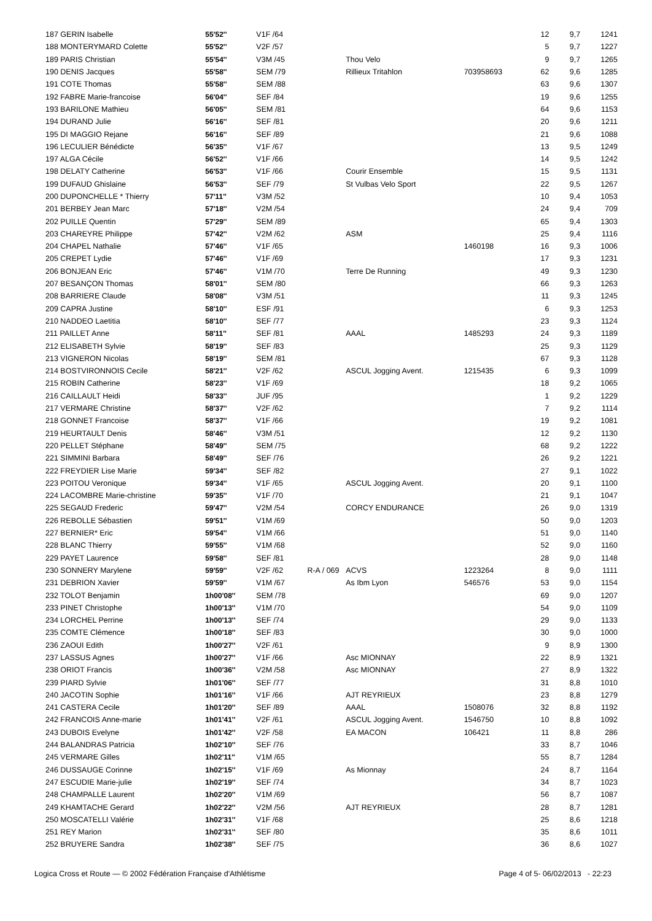| 187 GERIN Isabelle | 55'52'' | V1F /64 | | | | 12 | 9,7 | 1241 |
| 188 MONTERYMARD Colette | 55'52'' | V2F /57 | | | | 5 | 9,7 | 1227 |
| 189 PARIS Christian | 55'54'' | V3M /45 | | Thou Velo | | 9 | 9,7 | 1265 |
| 190 DENIS Jacques | 55'58'' | SEM /79 | | Rillieux Tritahlon | 703958693 | 62 | 9,6 | 1285 |
| 191 COTE Thomas | 55'58'' | SEM /88 | | | | 63 | 9,6 | 1307 |
| 192 FABRE Marie-francoise | 56'04'' | SEF /84 | | | | 19 | 9,6 | 1255 |
| 193 BARILONE Mathieu | 56'05'' | SEM /81 | | | | 64 | 9,6 | 1153 |
| 194 DURAND Julie | 56'16'' | SEF /81 | | | | 20 | 9,6 | 1211 |
| 195 DI MAGGIO Rejane | 56'16'' | SEF /89 | | | | 21 | 9,6 | 1088 |
| 196 LECULIER Bénédicte | 56'35'' | V1F /67 | | | | 13 | 9,5 | 1249 |
| 197 ALGA Cécile | 56'52'' | V1F /66 | | | | 14 | 9,5 | 1242 |
| 198 DELATY Catherine | 56'53'' | V1F /66 | | Courir Ensemble | | 15 | 9,5 | 1131 |
| 199 DUFAUD Ghislaine | 56'53'' | SEF /79 | | St Vulbas Velo Sport | | 22 | 9,5 | 1267 |
| 200 DUPONCHELLE * Thierry | 57'11'' | V3M /52 | | | | 10 | 9,4 | 1053 |
| 201 BERBEY Jean Marc | 57'18'' | V2M /54 | | | | 24 | 9,4 | 709 |
| 202 PUILLE Quentin | 57'29'' | SEM /89 | | | | 65 | 9,4 | 1303 |
| 203 CHAREYRE Philippe | 57'42'' | V2M /62 | | ASM | | 25 | 9,4 | 1116 |
| 204 CHAPEL Nathalie | 57'46'' | V1F /65 | | | 1460198 | 16 | 9,3 | 1006 |
| 205 CREPET Lydie | 57'46'' | V1F /69 | | | | 17 | 9,3 | 1231 |
| 206 BONJEAN Eric | 57'46'' | V1M /70 | | Terre De Running | | 49 | 9,3 | 1230 |
| 207 BESANÇON Thomas | 58'01'' | SEM /80 | | | | 66 | 9,3 | 1263 |
| 208 BARRIERE Claude | 58'08'' | V3M /51 | | | | 11 | 9,3 | 1245 |
| 209 CAPRA Justine | 58'10'' | ESF /91 | | | | 6 | 9,3 | 1253 |
| 210 NADDEO Laetitia | 58'10'' | SEF /77 | | | | 23 | 9,3 | 1124 |
| 211 PAILLET Anne | 58'11'' | SEF /81 | | AAAL | 1485293 | 24 | 9,3 | 1189 |
| 212 ELISABETH Sylvie | 58'19'' | SEF /83 | | | | 25 | 9,3 | 1129 |
| 213 VIGNERON Nicolas | 58'19'' | SEM /81 | | | | 67 | 9,3 | 1128 |
| 214 BOSTVIRONNOIS Cecile | 58'21'' | V2F /62 | | ASCUL Jogging Avent. | 1215435 | 6 | 9,3 | 1099 |
| 215 ROBIN Catherine | 58'23'' | V1F /69 | | | | 18 | 9,2 | 1065 |
| 216 CAILLAULT Heidi | 58'33'' | JUF /95 | | | | 1 | 9,2 | 1229 |
| 217 VERMARE Christine | 58'37'' | V2F /62 | | | | 7 | 9,2 | 1114 |
| 218 GONNET Francoise | 58'37'' | V1F /66 | | | | 19 | 9,2 | 1081 |
| 219 HEURTAULT Denis | 58'46'' | V3M /51 | | | | 12 | 9,2 | 1130 |
| 220 PELLET Stéphane | 58'49'' | SEM /75 | | | | 68 | 9,2 | 1222 |
| 221 SIMMINI Barbara | 58'49'' | SEF /76 | | | | 26 | 9,2 | 1221 |
| 222 FREYDIER Lise Marie | 59'34'' | SEF /82 | | | | 27 | 9,1 | 1022 |
| 223 POITOU Veronique | 59'34'' | V1F /65 | | ASCUL Jogging Avent. | | 20 | 9,1 | 1100 |
| 224 LACOMBRE Marie-christine | 59'35'' | V1F /70 | | | | 21 | 9,1 | 1047 |
| 225 SEGAUD Frederic | 59'47'' | V2M /54 | | CORCY ENDURANCE | | 26 | 9,0 | 1319 |
| 226 REBOLLE Sébastien | 59'51'' | V1M /69 | | | | 50 | 9,0 | 1203 |
| 227 BERNIER* Eric | 59'54'' | V1M /66 | | | | 51 | 9,0 | 1140 |
| 228 BLANC Thierry | 59'55'' | V1M /68 | | | | 52 | 9,0 | 1160 |
| 229 PAYET Laurence | 59'58'' | SEF /81 | | | | 28 | 9,0 | 1148 |
| 230 SONNERY Marylene | 59'59'' | V2F /62 | R-A / 069 | ACVS | 1223264 | 8 | 9,0 | 1111 |
| 231 DEBRION Xavier | 59'59'' | V1M /67 | | As Ibm Lyon | 546576 | 53 | 9,0 | 1154 |
| 232 TOLOT Benjamin | 1h00'08'' | SEM /78 | | | | 69 | 9,0 | 1207 |
| 233 PINET Christophe | 1h00'13'' | V1M /70 | | | | 54 | 9,0 | 1109 |
| 234 LORCHEL Perrine | 1h00'13'' | SEF /74 | | | | 29 | 9,0 | 1133 |
| 235 COMTE Clémence | 1h00'18'' | SEF /83 | | | | 30 | 9,0 | 1000 |
| 236 ZAOUI Edith | 1h00'27'' | V2F /61 | | | | 9 | 8,9 | 1300 |
| 237 LASSUS Agnes | 1h00'27'' | V1F /66 | | Asc MIONNAY | | 22 | 8,9 | 1321 |
| 238 ORIOT Francis | 1h00'36'' | V2M /58 | | Asc MIONNAY | | 27 | 8,9 | 1322 |
| 239 PIARD Sylvie | 1h01'06'' | SEF /77 | | | | 31 | 8,8 | 1010 |
| 240 JACOTIN Sophie | 1h01'16'' | V1F /66 | | AJT REYRIEUX | | 23 | 8,8 | 1279 |
| 241 CASTERA Cecile | 1h01'20'' | SEF /89 | | AAAL | 1508076 | 32 | 8,8 | 1192 |
| 242 FRANCOIS Anne-marie | 1h01'41'' | V2F /61 | | ASCUL Jogging Avent. | 1546750 | 10 | 8,8 | 1092 |
| 243 DUBOIS Evelyne | 1h01'42'' | V2F /58 | | EA MACON | 106421 | 11 | 8,8 | 286 |
| 244 BALANDRAS Patricia | 1h02'10'' | SEF /76 | | | | 33 | 8,7 | 1046 |
| 245 VERMARE Gilles | 1h02'11'' | V1M /65 | | | | 55 | 8,7 | 1284 |
| 246 DUSSAUGE Corinne | 1h02'15'' | V1F /69 | | As Mionnay | | 24 | 8,7 | 1164 |
| 247 ESCUDIE Marie-julie | 1h02'19'' | SEF /74 | | | | 34 | 8,7 | 1023 |
| 248 CHAMPALLE Laurent | 1h02'20'' | V1M /69 | | | | 56 | 8,7 | 1087 |
| 249 KHAMTACHE Gerard | 1h02'22'' | V2M /56 | | AJT REYRIEUX | | 28 | 8,7 | 1281 |
| 250 MOSCATELLI Valérie | 1h02'31'' | V1F /68 | | | | 25 | 8,6 | 1218 |
| 251 REY Marion | 1h02'31'' | SEF /80 | | | | 35 | 8,6 | 1011 |
| 252 BRUYERE Sandra | 1h02'38'' | SEF /75 | | | | 36 | 8,6 | 1027 |
Logica Cross et Route — © 2002 Fédération Française d'Athlétisme Page 4 of 5- 06/02/2013 - 22:23